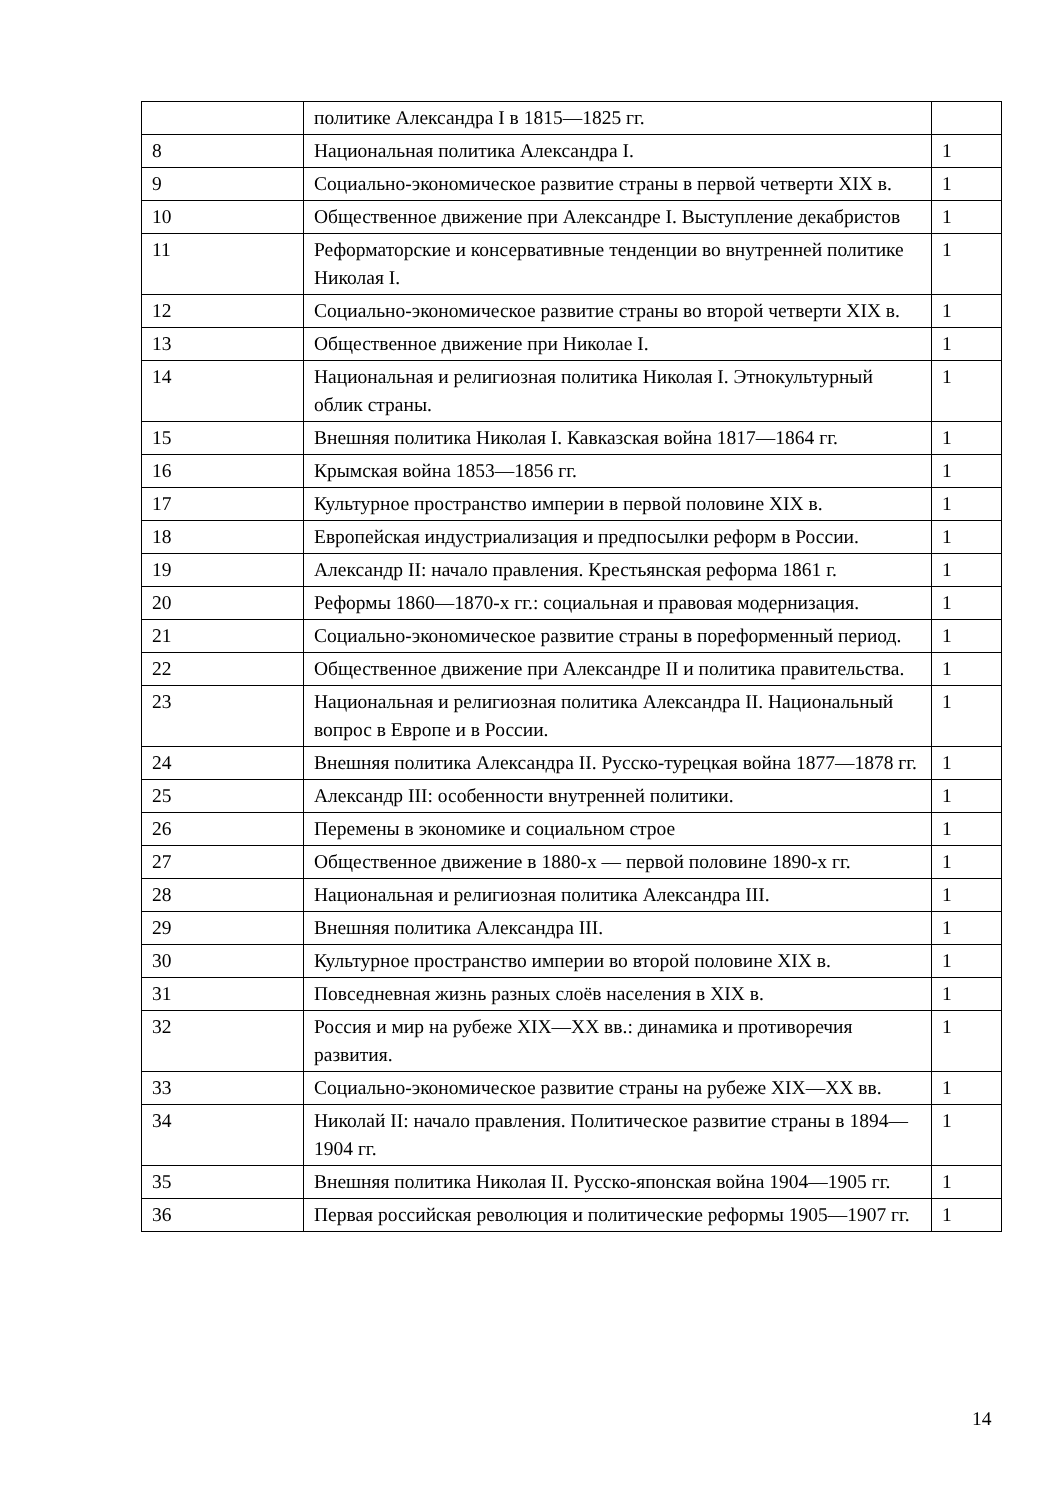| | политике Александра I в 1815—1825 гг. | |
| 8 | Национальная политика Александра I. | 1 |
| 9 | Социально-экономическое развитие страны в первой четверти XIX в. | 1 |
| 10 | Общественное движение при Александре I. Выступление декабристов | 1 |
| 11 | Реформаторские и консервативные тенденции во внутренней политике Николая I. | 1 |
| 12 | Социально-экономическое развитие страны во второй четверти XIX в. | 1 |
| 13 | Общественное движение при Николае I. | 1 |
| 14 | Национальная и религиозная политика Николая I. Этнокультурный облик страны. | 1 |
| 15 | Внешняя политика Николая I. Кавказская война 1817—1864 гг. | 1 |
| 16 | Крымская война 1853—1856 гг. | 1 |
| 17 | Культурное пространство империи в первой половине XIX в. | 1 |
| 18 | Европейская индустриализация и предпосылки реформ в России. | 1 |
| 19 | Александр II: начало правления. Крестьянская реформа 1861 г. | 1 |
| 20 | Реформы 1860—1870-х гг.: социальная и правовая модернизация. | 1 |
| 21 | Социально-экономическое развитие страны в пореформенный период. | 1 |
| 22 | Общественное движение при Александре II и политика правительства. | 1 |
| 23 | Национальная и религиозная политика Александра II. Национальный вопрос в Европе и в России. | 1 |
| 24 | Внешняя политика Александра II. Русско-турецкая война 1877—1878 гг. | 1 |
| 25 | Александр III: особенности внутренней политики. | 1 |
| 26 | Перемены в экономике и социальном строе | 1 |
| 27 | Общественное движение в 1880-х — первой половине 1890-х гг. | 1 |
| 28 | Национальная и религиозная политика Александра III. | 1 |
| 29 | Внешняя политика Александра III. | 1 |
| 30 | Культурное пространство империи во второй половине XIX в. | 1 |
| 31 | Повседневная жизнь разных слоёв населения в XIX в. | 1 |
| 32 | Россия и мир на рубеже XIX—XX вв.: динамика и противоречия развития. | 1 |
| 33 | Социально-экономическое развитие страны на рубеже XIX—XX вв. | 1 |
| 34 | Николай II: начало правления. Политическое развитие страны в 1894—1904 гг. | 1 |
| 35 | Внешняя политика Николая II. Русско-японская война 1904—1905 гг. | 1 |
| 36 | Первая российская революция и политические реформы 1905—1907 гг. | 1 |
14